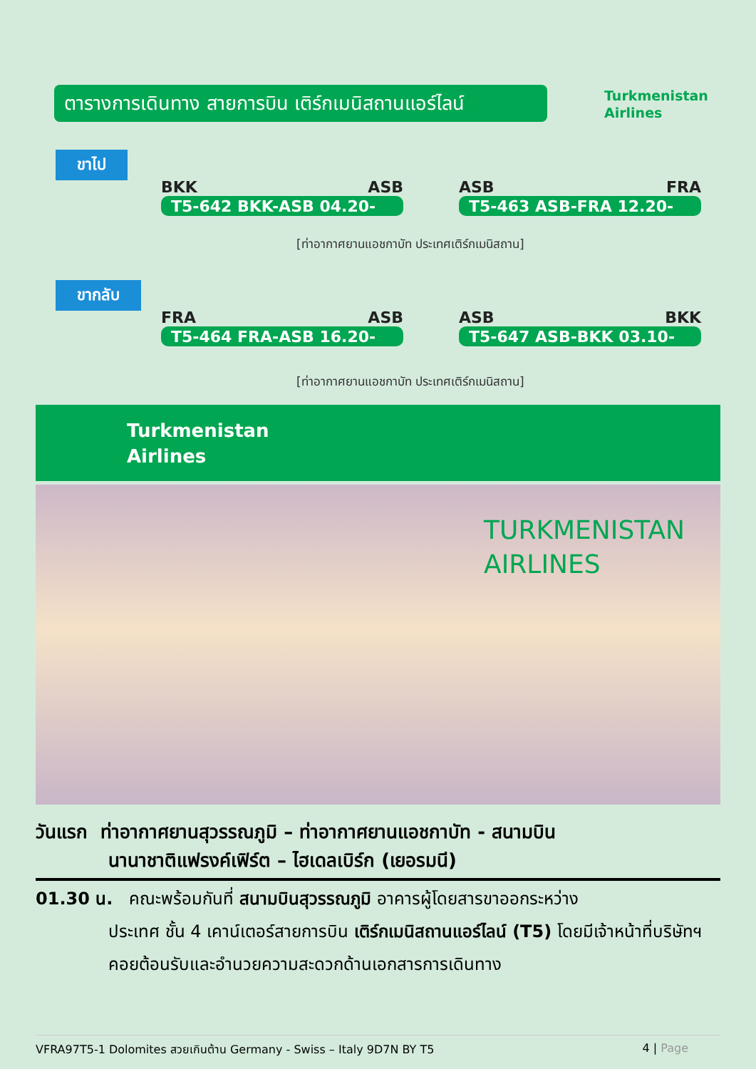ตารางการเดินทาง สายการบิน เติร์กเมนิสถานแอร์ไลน์
Turkmenistan
Airlines
ขาไป
BKK ASB
T5-642 BKK-ASB 04.20-
ASB FRA
T5-463 ASB-FRA 12.20-
[ท่าอากาศยานแอชกาบัท ประเทศเติร์กเมนิสถาน]
ขากลับ
FRA ASB
T5-464 FRA-ASB 16.20-
ASB BKK
T5-647 ASB-BKK 03.10-
[ท่าอากาศยานแอชกาบัท ประเทศเติร์กเมนิสถาน]
Turkmenistan
Airlines
TURKMENISTAN
AIRLINES
วันแรก ท่าอากาศยานสุวรรณภูมิ – ท่าอากาศยานแอชกาบัท - สนามบิน
นานาชาติแฟรงค์เฟิร์ต – ไฮเดลเบิร์ก (เยอรมนี)
01.30 น. คณะพร้อมกันที่ สนามบินสุวรรณภูมิ อาคารผู้โดยสารขาออกระหว่าง
ประเทศ ชั้น 4 เคาน์เตอร์สายการบิน เติร์กเมนิสถานแอร์ไลน์ (T5) โดยมีเจ้าหน้าที่บริษัทฯคอยต้อนรับและอำนวยความสะดวกด้านเอกสารการเดินทาง
VFRA97T5-1 Dolomites สวยเกินต้าน Germany - Swiss – Italy 9D7N BY T5 4 | Page